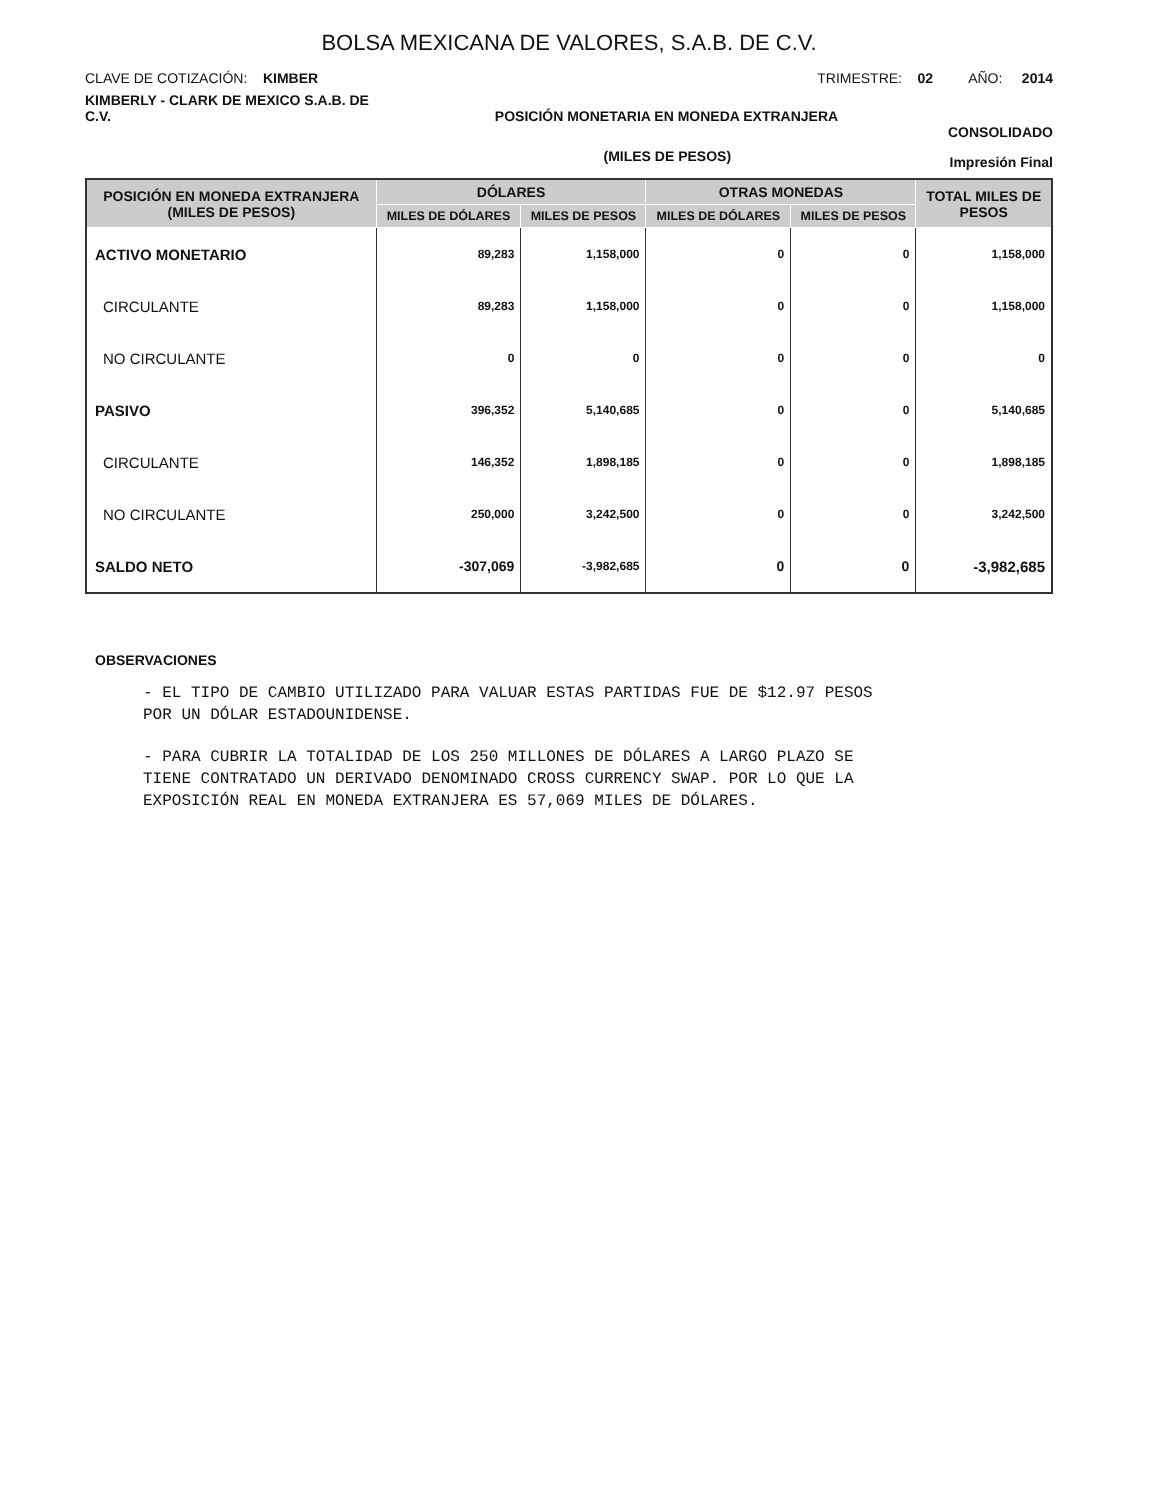BOLSA MEXICANA DE VALORES, S.A.B. DE C.V.
CLAVE DE COTIZACIÓN: KIMBER TRIMESTRE: 02 AÑO: 2014
KIMBERLY - CLARK DE MEXICO S.A.B. DE C.V. POSICIÓN MONETARIA EN MONEDA EXTRANJERA CONSOLIDADO
(MILES DE PESOS) Impresión Final
| POSICIÓN EN MONEDA EXTRANJERA (MILES DE PESOS) | DÓLARES | | OTRAS MONEDAS | | TOTAL MILES DE PESOS |
| --- | --- | --- | --- | --- | --- |
| | MILES DE DÓLARES | MILES DE PESOS | MILES DE DÓLARES | MILES DE PESOS | |
| ACTIVO MONETARIO | 89,283 | 1,158,000 | 0 | 0 | 1,158,000 |
| CIRCULANTE | 89,283 | 1,158,000 | 0 | 0 | 1,158,000 |
| NO CIRCULANTE | 0 | 0 | 0 | 0 | 0 |
| PASIVO | 396,352 | 5,140,685 | 0 | 0 | 5,140,685 |
| CIRCULANTE | 146,352 | 1,898,185 | 0 | 0 | 1,898,185 |
| NO CIRCULANTE | 250,000 | 3,242,500 | 0 | 0 | 3,242,500 |
| SALDO NETO | -307,069 | -3,982,685 | 0 | 0 | -3,982,685 |
OBSERVACIONES
- EL TIPO DE CAMBIO UTILIZADO PARA VALUAR ESTAS PARTIDAS FUE DE $12.97 PESOS
POR UN DÓLAR ESTADOUNIDENSE.
- PARA CUBRIR LA TOTALIDAD DE LOS 250 MILLONES DE DÓLARES A LARGO PLAZO SE
TIENE CONTRATADO UN DERIVADO DENOMINADO CROSS CURRENCY SWAP. POR LO QUE LA
EXPOSICIÓN REAL EN MONEDA EXTRANJERA ES 57,069 MILES DE DÓLARES.